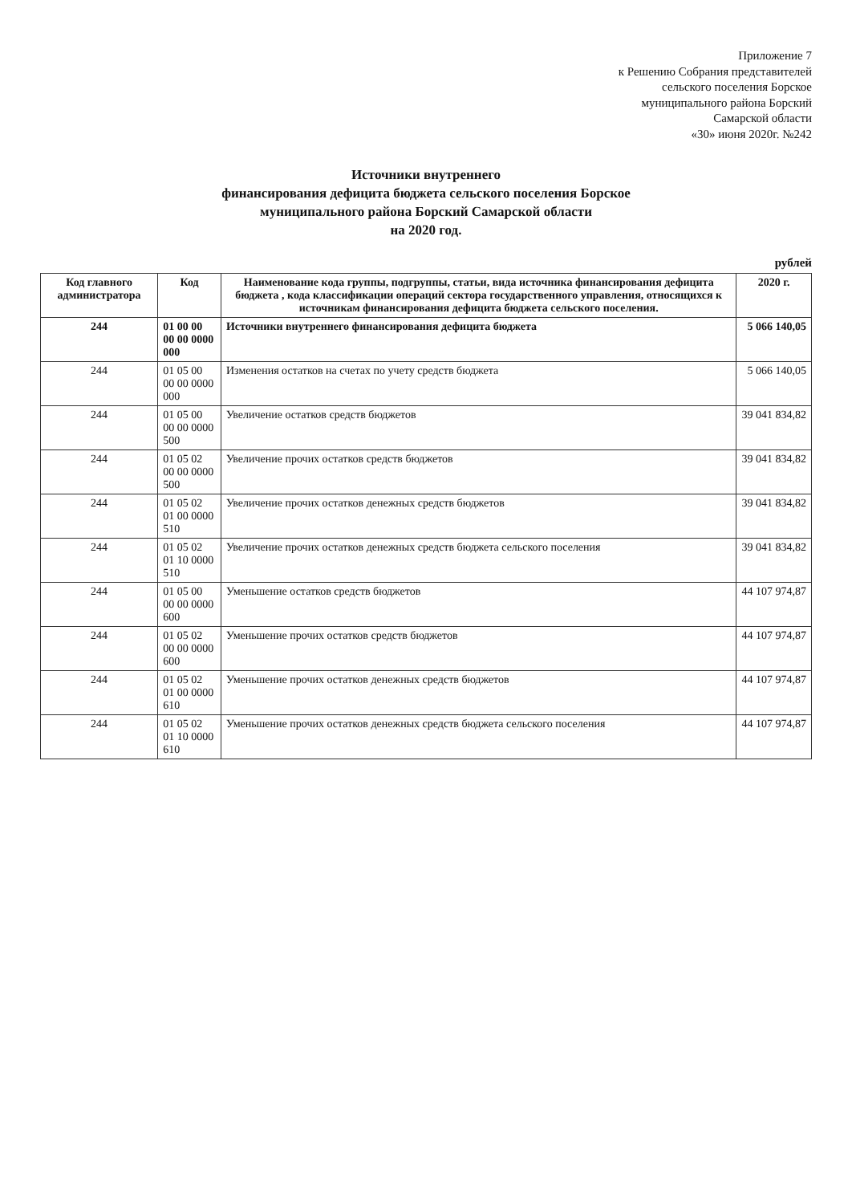Приложение 7
к Решению Собрания представителей
сельского поселения Борское
муниципального района Борский
Самарской области
«30» июня 2020г. №242
Источники внутреннего
финансирования дефицита бюджета сельского поселения Борское
муниципального района Борский Самарской области
на 2020 год.
рублей
| Код главного администратора | Код | Наименование кода группы, подгруппы, статьи, вида источника финансирования дефицита бюджета , кода классификации операций сектора государственного управления, относящихся к источникам финансирования дефицита бюджета сельского поселения. | 2020 г. |
| --- | --- | --- | --- |
| 244 | 01 00 00 00 00 0000 000 | Источники внутреннего финансирования дефицита бюджета | 5 066 140,05 |
| 244 | 01 05 00 00 00 0000 000 | Изменения остатков на счетах по учету средств бюджета | 5 066 140,05 |
| 244 | 01 05 00 00 00 0000 500 | Увеличение остатков средств бюджетов | 39 041 834,82 |
| 244 | 01 05 02 00 00 0000 500 | Увеличение прочих остатков средств бюджетов | 39 041 834,82 |
| 244 | 01 05 02 01 00 0000 510 | Увеличение прочих остатков денежных средств бюджетов | 39 041 834,82 |
| 244 | 01 05 02 01 10 0000 510 | Увеличение прочих остатков денежных средств бюджета сельского поселения | 39 041 834,82 |
| 244 | 01 05 00 00 00 0000 600 | Уменьшение остатков средств бюджетов | 44 107 974,87 |
| 244 | 01 05 02 00 00 0000 600 | Уменьшение прочих остатков средств бюджетов | 44 107 974,87 |
| 244 | 01 05 02 01 00 0000 610 | Уменьшение прочих остатков денежных средств бюджетов | 44 107 974,87 |
| 244 | 01 05 02 01 10 0000 610 | Уменьшение прочих остатков денежных средств бюджета сельского поселения | 44 107 974,87 |